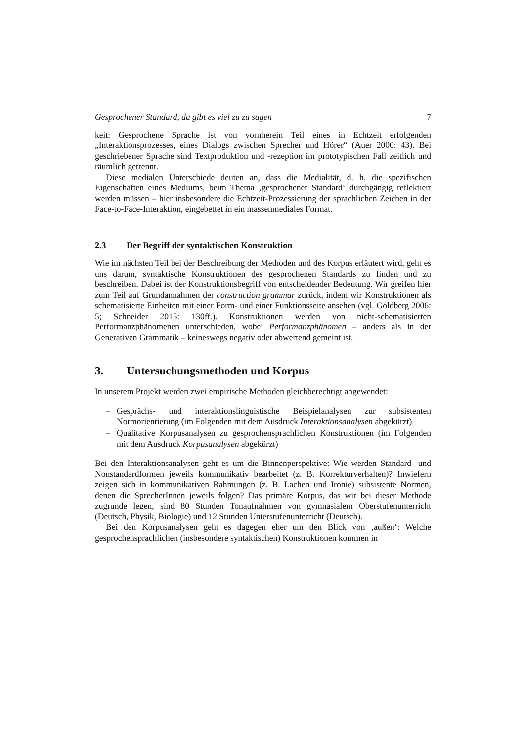Gesprochener Standard, da gibt es viel zu zu sagen 7
keit: Gesprochene Sprache ist von vornherein Teil eines in Echtzeit erfolgenden „Interaktionsprozesses, eines Dialogs zwischen Sprecher und Hörer“ (Auer 2000: 43). Bei geschriebener Sprache sind Textproduktion und -rezeption im prototypischen Fall zeitlich und räumlich getrennt.
Diese medialen Unterschiede deuten an, dass die Medialität, d. h. die spezifischen Eigenschaften eines Mediums, beim Thema ‚gesprochener Standard‘ durchgängig reflektiert werden müssen – hier insbesondere die Echtzeit-Prozessierung der sprachlichen Zeichen in der Face-to-Face-Interaktion, eingebettet in ein massenmediales Format.
2.3 Der Begriff der syntaktischen Konstruktion
Wie im nächsten Teil bei der Beschreibung der Methoden und des Korpus erläutert wird, geht es uns darum, syntaktische Konstruktionen des gesprochenen Standards zu finden und zu beschreiben. Dabei ist der Konstruktionsbegriff von entscheidender Bedeutung. Wir greifen hier zum Teil auf Grundannahmen der construction grammar zurück, indem wir Konstruktionen als schematisierte Einheiten mit einer Form- und einer Funktionsseite ansehen (vgl. Goldberg 2006: 5; Schneider 2015: 130ff.). Konstruktionen werden von nicht-schematisierten Performanzphänomenen unterschieden, wobei Performanzphänomen – anders als in der Generativen Grammatik – keineswegs negativ oder abwertend gemeint ist.
3. Untersuchungsmethoden und Korpus
In unserem Projekt werden zwei empirische Methoden gleichberechtigt angewendet:
– Gesprächs- und interaktionslinguistische Beispielanalysen zur subsistenten Normorientierung (im Folgenden mit dem Ausdruck Interaktionsanalysen abgekürzt)
– Qualitative Korpusanalysen zu gesprochensprachlichen Konstruktionen (im Folgenden mit dem Ausdruck Korpusanalysen abgekürzt)
Bei den Interaktionsanalysen geht es um die Binnenperspektive: Wie werden Standard- und Nonstandardformen jeweils kommunikativ bearbeitet (z. B. Korrekturverhalten)? Inwiefern zeigen sich in kommunikativen Rahmungen (z. B. Lachen und Ironie) subsistente Normen, denen die SprecherInnen jeweils folgen? Das primäre Korpus, das wir bei dieser Methode zugrunde legen, sind 80 Stunden Tonaufnahmen von gymnasialem Oberstufenunterricht (Deutsch, Physik, Biologie) und 12 Stunden Unterstufenunterricht (Deutsch).
Bei den Korpusanalysen geht es dagegen eher um den Blick von ‚außen‘: Welche gesprochensprachlichen (insbesondere syntaktischen) Konstruktionen kommen in